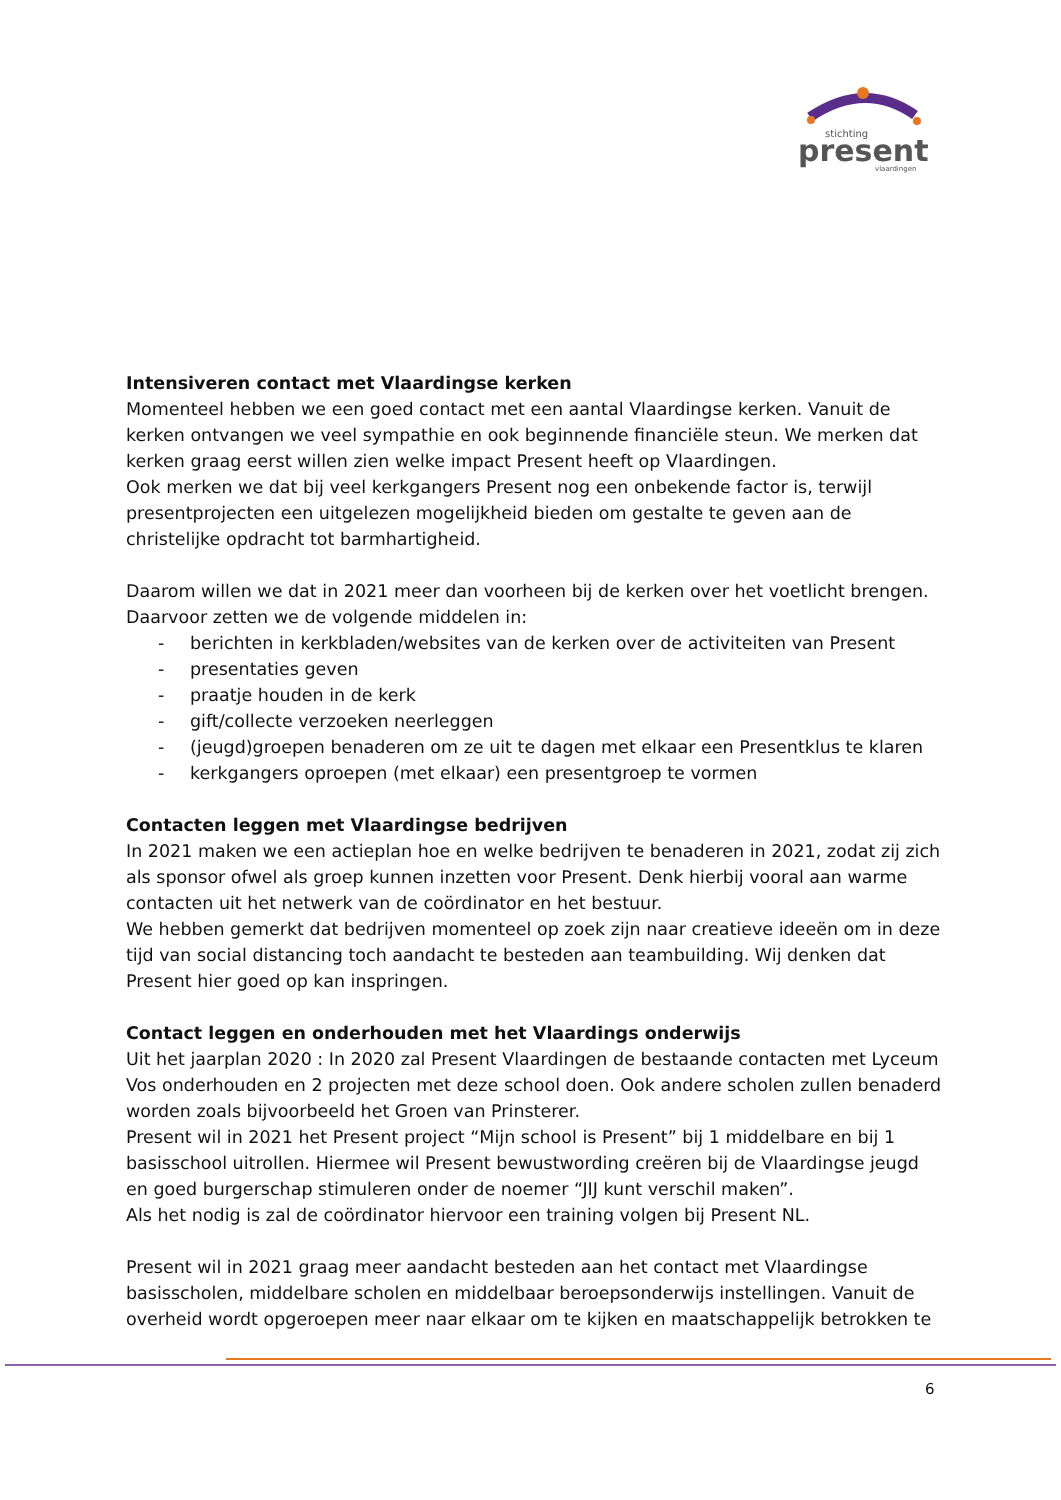stichting
present
vlaardingen
Intensiveren contact met Vlaardingse kerken
Momenteel hebben we een goed contact met een aantal Vlaardingse kerken. Vanuit de kerken ontvangen we veel sympathie en ook beginnende financiële steun. We merken dat kerken graag eerst willen zien welke impact Present heeft op Vlaardingen.
Ook merken we dat bij veel kerkgangers Present nog een onbekende factor is, terwijl presentprojecten een uitgelezen mogelijkheid bieden om gestalte te geven aan de christelijke opdracht tot barmhartigheid.
Daarom willen we dat in 2021 meer dan voorheen bij de kerken over het voetlicht brengen. Daarvoor zetten we de volgende middelen in:
- berichten in kerkbladen/websites van de kerken over de activiteiten van Present
- presentaties geven
- praatje houden in de kerk
- gift/collecte verzoeken neerleggen
- (jeugd)groepen benaderen om ze uit te dagen met elkaar een Presentklus te klaren
- kerkgangers oproepen (met elkaar) een presentgroep te vormen
Contacten leggen met Vlaardingse bedrijven
In 2021 maken we een actieplan hoe en welke bedrijven te benaderen in 2021, zodat zij zich als sponsor ofwel als groep kunnen inzetten voor Present. Denk hierbij vooral aan warme contacten uit het netwerk van de coördinator en het bestuur.
We hebben gemerkt dat bedrijven momenteel op zoek zijn naar creatieve ideeën om in deze tijd van social distancing toch aandacht te besteden aan teambuilding. Wij denken dat Present hier goed op kan inspringen.
Contact leggen en onderhouden met het Vlaardings onderwijs
Uit het jaarplan 2020 : In 2020 zal Present Vlaardingen de bestaande contacten met Lyceum Vos onderhouden en 2 projecten met deze school doen. Ook andere scholen zullen benaderd worden zoals bijvoorbeeld het Groen van Prinsterer.
Present wil in 2021 het Present project “Mijn school is Present” bij 1 middelbare en bij 1 basisschool uitrollen. Hiermee wil Present bewustwording creëren bij de Vlaardingse jeugd en goed burgerschap stimuleren onder de noemer “JIJ kunt verschil maken”.
Als het nodig is zal de coördinator hiervoor een training volgen bij Present NL.
Present wil in 2021 graag meer aandacht besteden aan het contact met Vlaardingse basisscholen, middelbare scholen en middelbaar beroepsonderwijs instellingen. Vanuit de overheid wordt opgeroepen meer naar elkaar om te kijken en maatschappelijk betrokken te
6